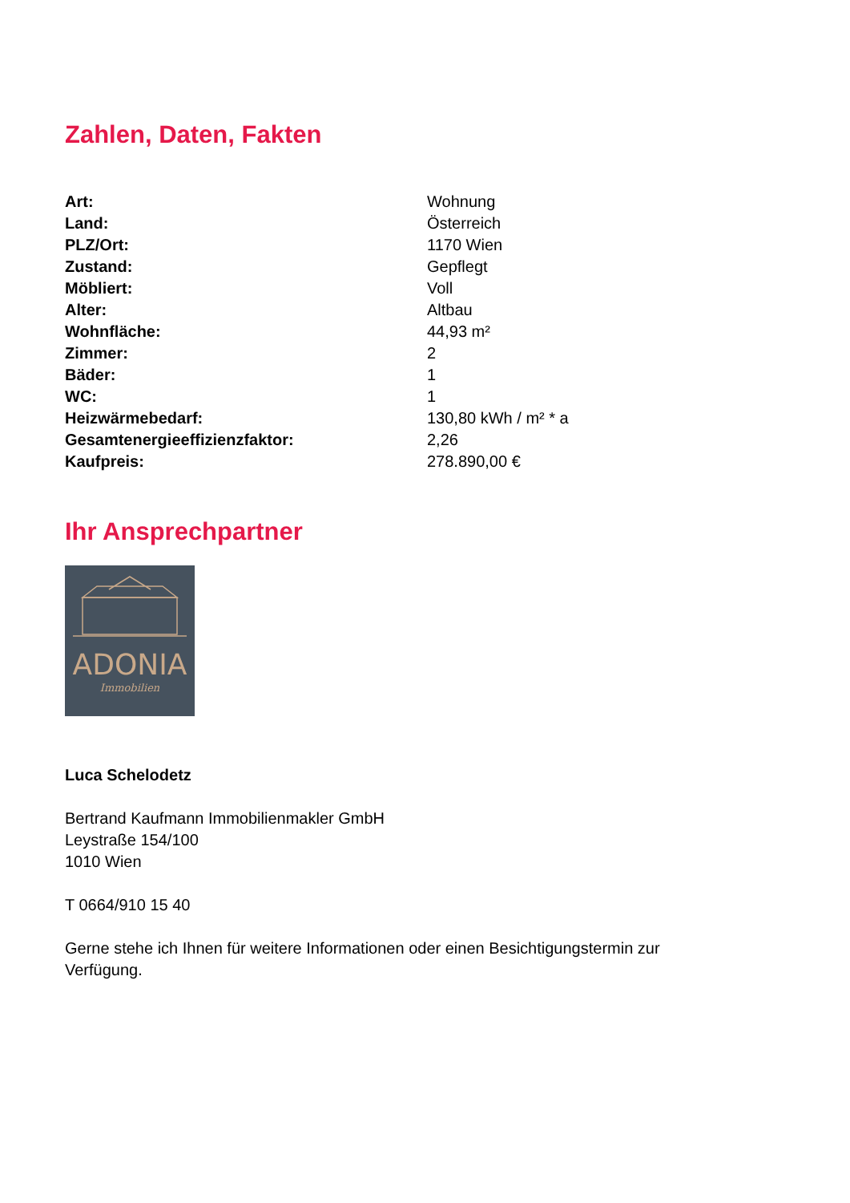Zahlen, Daten, Fakten
| Art: | Wohnung |
| Land: | Österreich |
| PLZ/Ort: | 1170 Wien |
| Zustand: | Gepflegt |
| Möbliert: | Voll |
| Alter: | Altbau |
| Wohnfläche: | 44,93 m² |
| Zimmer: | 2 |
| Bäder: | 1 |
| WC: | 1 |
| Heizwärmebedarf: | 130,80 kWh / m² * a |
| Gesamtenergieeffizienzfaktor: | 2,26 |
| Kaufpreis: | 278.890,00 € |
Ihr Ansprechpartner
ADONIA
Immobilien
Luca Schelodetz
Bertrand Kaufmann Immobilienmakler GmbH
Leystraße 154/100
1010 Wien
T 0664/910 15 40
Gerne stehe ich Ihnen für weitere Informationen oder einen Besichtigungstermin zur
Verfügung.